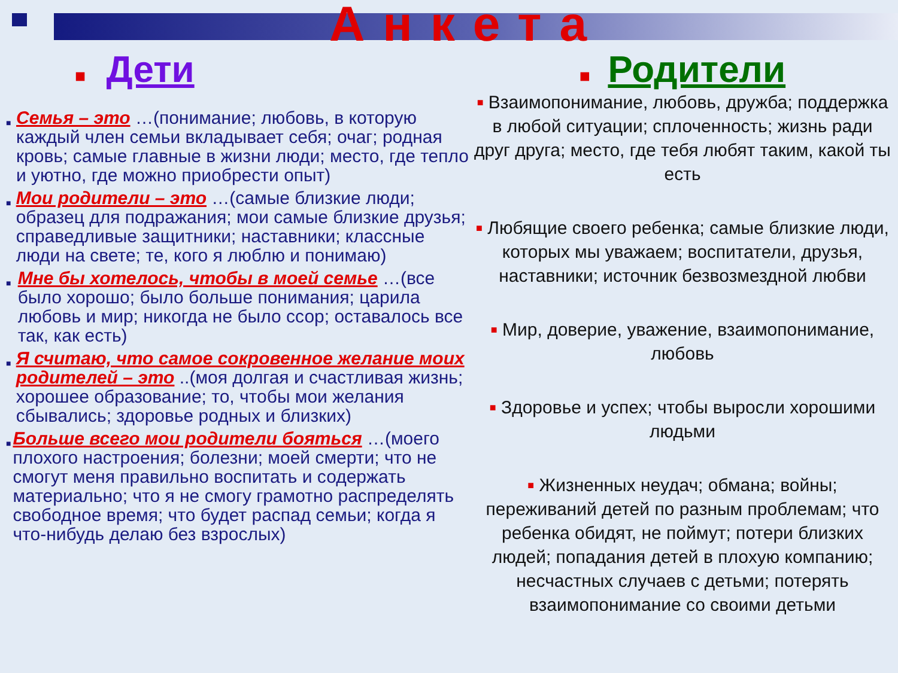Анкета
■ Дети
■ Семья – это …(понимание; любовь, в которую каждый член семьи вкладывает себя; очаг; родная кровь; самые главные в жизни люди; место, где тепло и уютно, где можно приобрести опыт)
■ Мои родители – это …(самые близкие люди; образец для подражания; мои самые близкие друзья; справедливые защитники; наставники; классные люди на свете; те, кого я люблю и понимаю)
■ Мне бы хотелось, чтобы в моей семье …(все было хорошо; было больше понимания; царила любовь и мир; никогда не было ссор; оставалось все так, как есть)
■ Я считаю, что самое сокровенное желание моих родителей – это ..(моя долгая и счастливая жизнь; хорошее образование; то, чтобы мои желания сбывались; здоровье родных и близких)
■ Больше всего мои родители бояться …(моего плохого настроения; болезни; моей смерти; что не смогут меня правильно воспитать и содержать материально; что я не смогу грамотно распределять свободное время; что будет распад семьи; когда я что-нибудь делаю без взрослых)
■ Родители
■ Взаимопонимание, любовь, дружба; поддержка в любой ситуации; сплоченность; жизнь ради друг друга; место, где тебя любят таким, какой ты есть
■ Любящие своего ребенка; самые близкие люди, которых мы уважаем; воспитатели, друзья, наставники; источник безвозмездной любви
■ Мир, доверие, уважение, взаимопонимание, любовь
■ Здоровье и успех; чтобы выросли хорошими людьми
■ Жизненных неудач; обмана; войны; переживаний детей по разным проблемам; что ребенка обидят, не поймут; потери близких людей; попадания детей в плохую компанию; несчастных случаев с детьми; потерять взаимопонимание со своими детьми